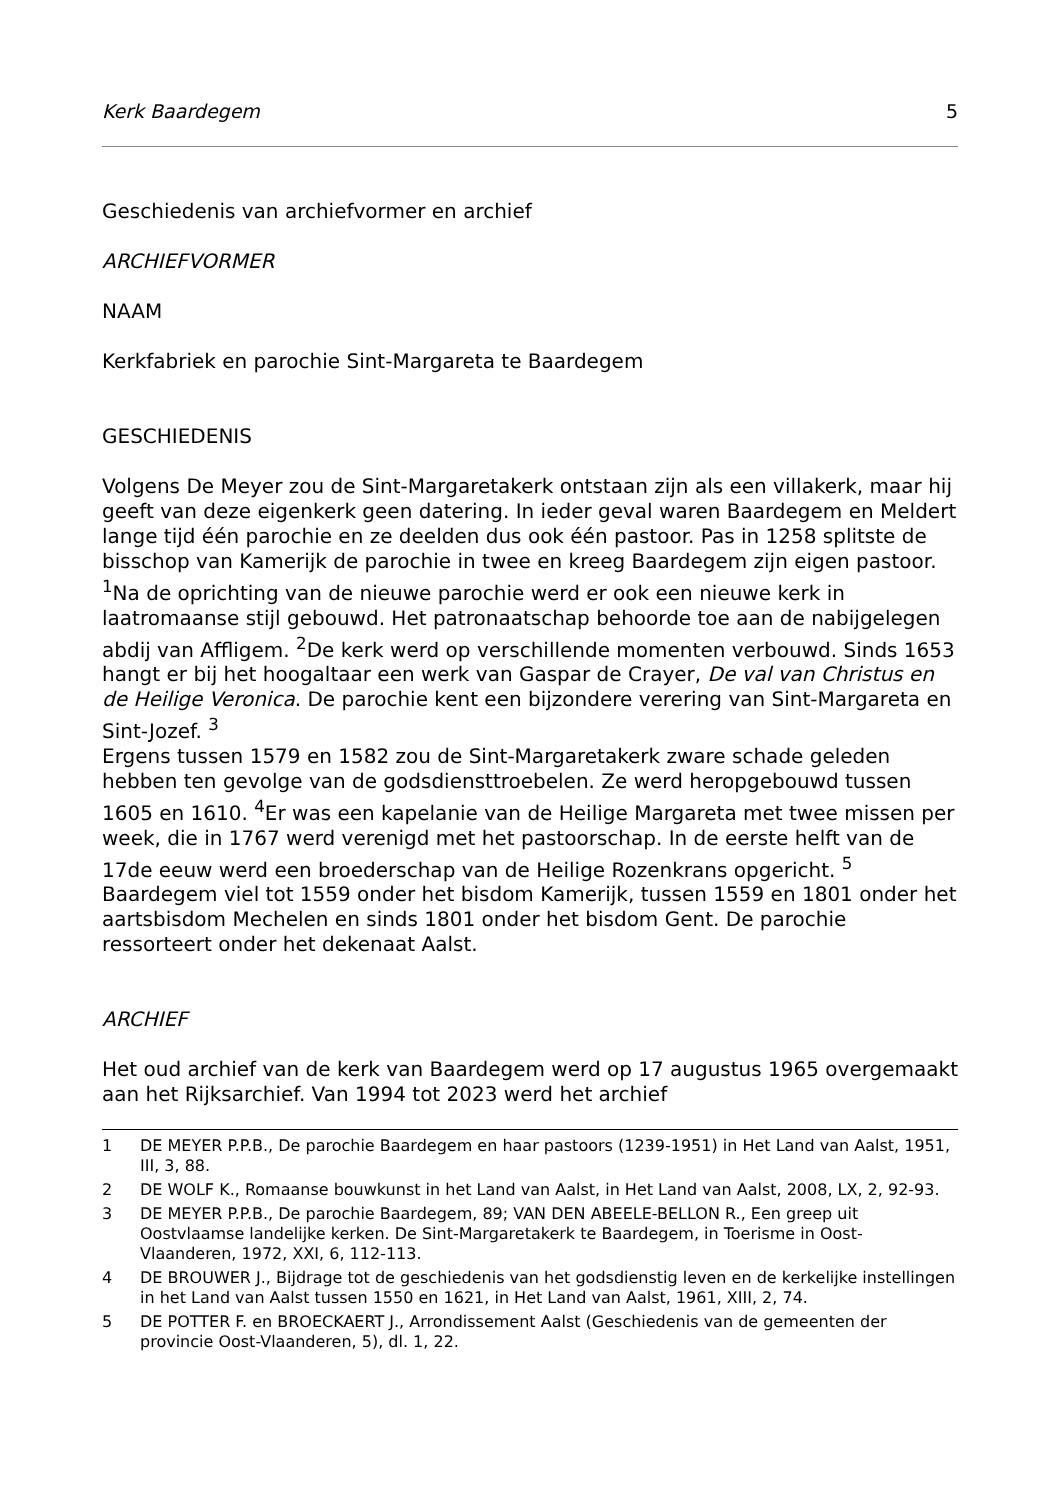Kerk Baardegem 5
Geschiedenis van archiefvormer en archief
ARCHIEFVORMER
NAAM
Kerkfabriek en parochie Sint-Margareta te Baardegem
GESCHIEDENIS
Volgens De Meyer zou de Sint-Margaretakerk ontstaan zijn als een villakerk, maar hij geeft van deze eigenkerk geen datering. In ieder geval waren Baardegem en Meldert lange tijd één parochie en ze deelden dus ook één pastoor. Pas in 1258 splitste de bisschop van Kamerijk de parochie in twee en kreeg Baardegem zijn eigen pastoor. <sup>1</sup>Na de oprichting van de nieuwe parochie werd er ook een nieuwe kerk in laatromaanse stijl gebouwd. Het patronaatschap behoorde toe aan de nabijgelegen abdij van Affligem. <sup>2</sup>De kerk werd op verschillende momenten verbouwd. Sinds 1653 hangt er bij het hoogaltaar een werk van Gaspar de Crayer, De val van Christus en de Heilige Veronica. De parochie kent een bijzondere verering van Sint-Margareta en Sint-Jozef. <sup>3</sup>
Ergens tussen 1579 en 1582 zou de Sint-Margaretakerk zware schade geleden hebben ten gevolge van de godsdiensttroebelen. Ze werd heropgebouwd tussen 1605 en 1610. <sup>4</sup>Er was een kapelanie van de Heilige Margareta met twee missen per week, die in 1767 werd verenigd met het pastoorschap. In de eerste helft van de 17de eeuw werd een broederschap van de Heilige Rozenkrans opgericht. <sup>5</sup>
Baardegem viel tot 1559 onder het bisdom Kamerijk, tussen 1559 en 1801 onder het aartsbisdom Mechelen en sinds 1801 onder het bisdom Gent. De parochie ressorteert onder het dekenaat Aalst.
ARCHIEF
Het oud archief van de kerk van Baardegem werd op 17 augustus 1965 overgemaakt aan het Rijksarchief. Van 1994 tot 2023 werd het archief
1 DE MEYER P.P.B., De parochie Baardegem en haar pastoors (1239-1951) in Het Land van Aalst, 1951, III, 3, 88.
2 DE WOLF K., Romaanse bouwkunst in het Land van Aalst, in Het Land van Aalst, 2008, LX, 2, 92-93.
3 DE MEYER P.P.B., De parochie Baardegem, 89; VAN DEN ABEELE-BELLON R., Een greep uit Oostvlaamse landelijke kerken. De Sint-Margaretakerk te Baardegem, in Toerisme in Oost-Vlaanderen, 1972, XXI, 6, 112-113.
4 DE BROUWER J., Bijdrage tot de geschiedenis van het godsdienstig leven en de kerkelijke instellingen in het Land van Aalst tussen 1550 en 1621, in Het Land van Aalst, 1961, XIII, 2, 74.
5 DE POTTER F. en BROECKAERT J., Arrondissement Aalst (Geschiedenis van de gemeenten der provincie Oost-Vlaanderen, 5), dl. 1, 22.